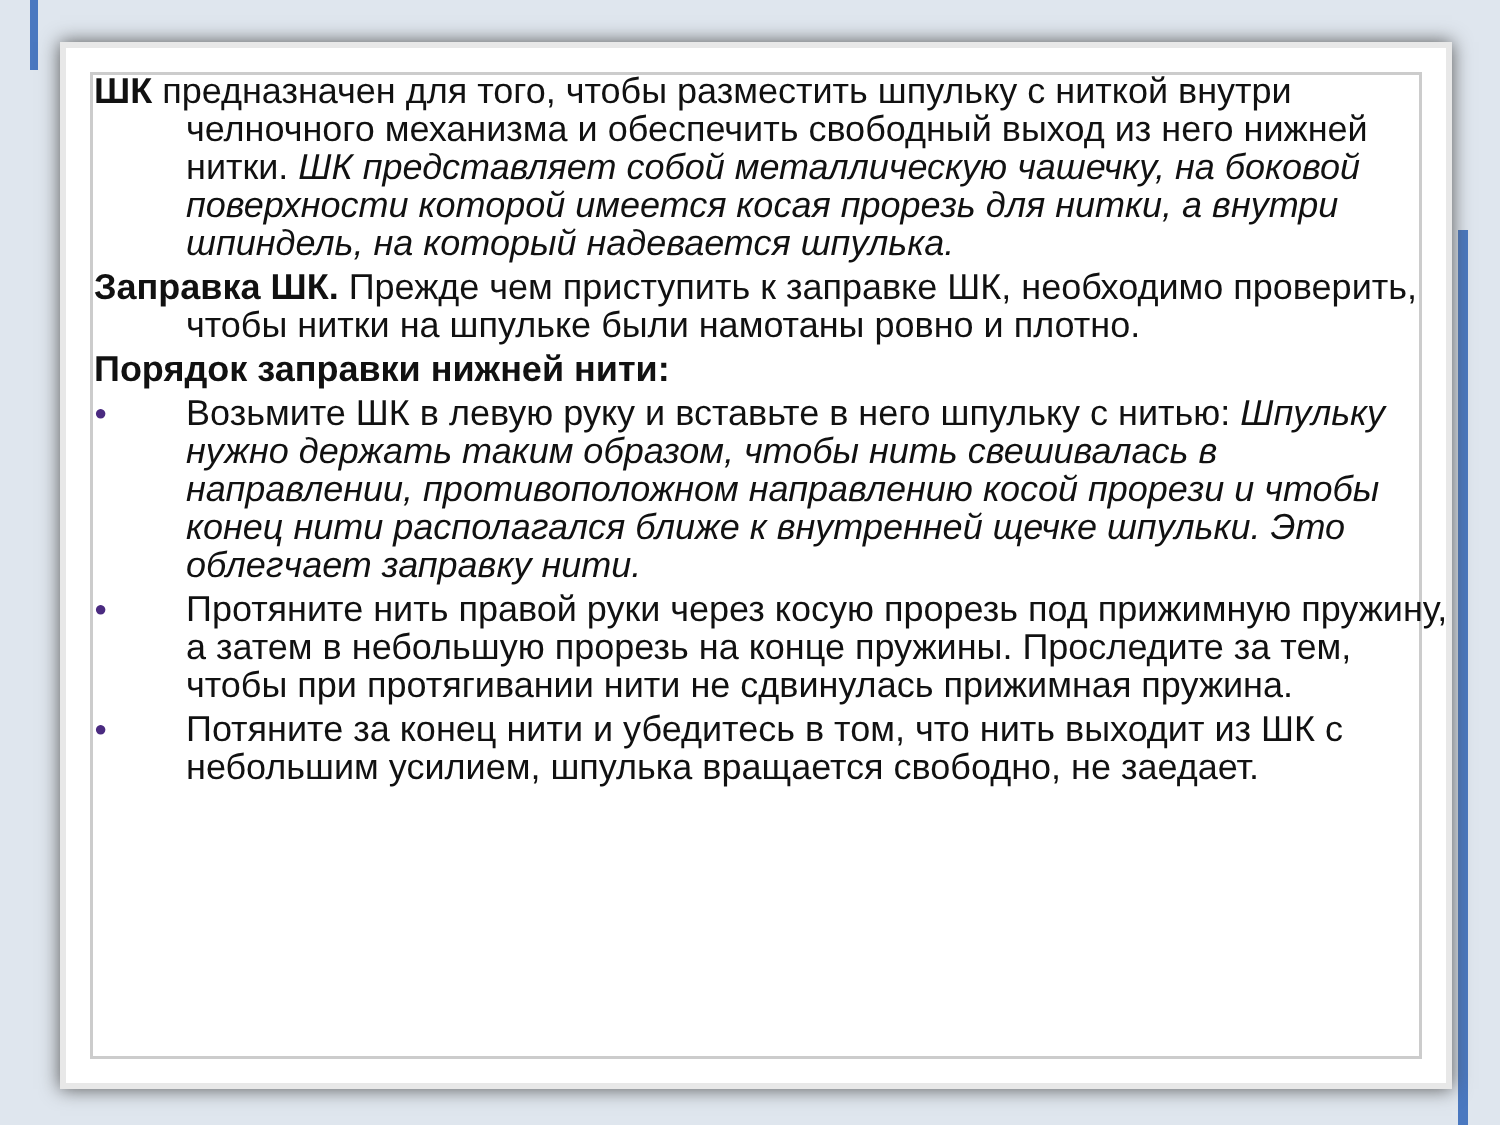ШК предназначен для того, чтобы разместить шпульку с ниткой внутри челночного механизма и обеспечить свободный выход из него нижней нитки. ШК представляет собой металлическую чашечку, на боковой поверхности которой имеется косая прорезь для нитки, а внутри шпиндель, на который надевается шпулька.
Заправка ШК. Прежде чем приступить к заправке ШК, необходимо проверить, чтобы нитки на шпульке были намотаны ровно и плотно.
Порядок заправки нижней нити:
●
Возьмите ШК в левую руку и вставьте в него шпульку с нитью: Шпульку нужно держать таким образом, чтобы нить свешивалась в направлении, противоположном направлению косой прорези и чтобы конец нити располагался ближе к внутренней щечке шпульки. Это облегчает заправку нити.
●
Протяните нить правой руки через косую прорезь под прижимную пружину, а затем в небольшую прорезь на конце пружины. Проследите за тем, чтобы при протягивании нити не сдвинулась прижимная пружина.
●
Потяните за конец нити и убедитесь в том, что нить выходит из ШК с небольшим усилием, шпулька вращается свободно, не заедает.